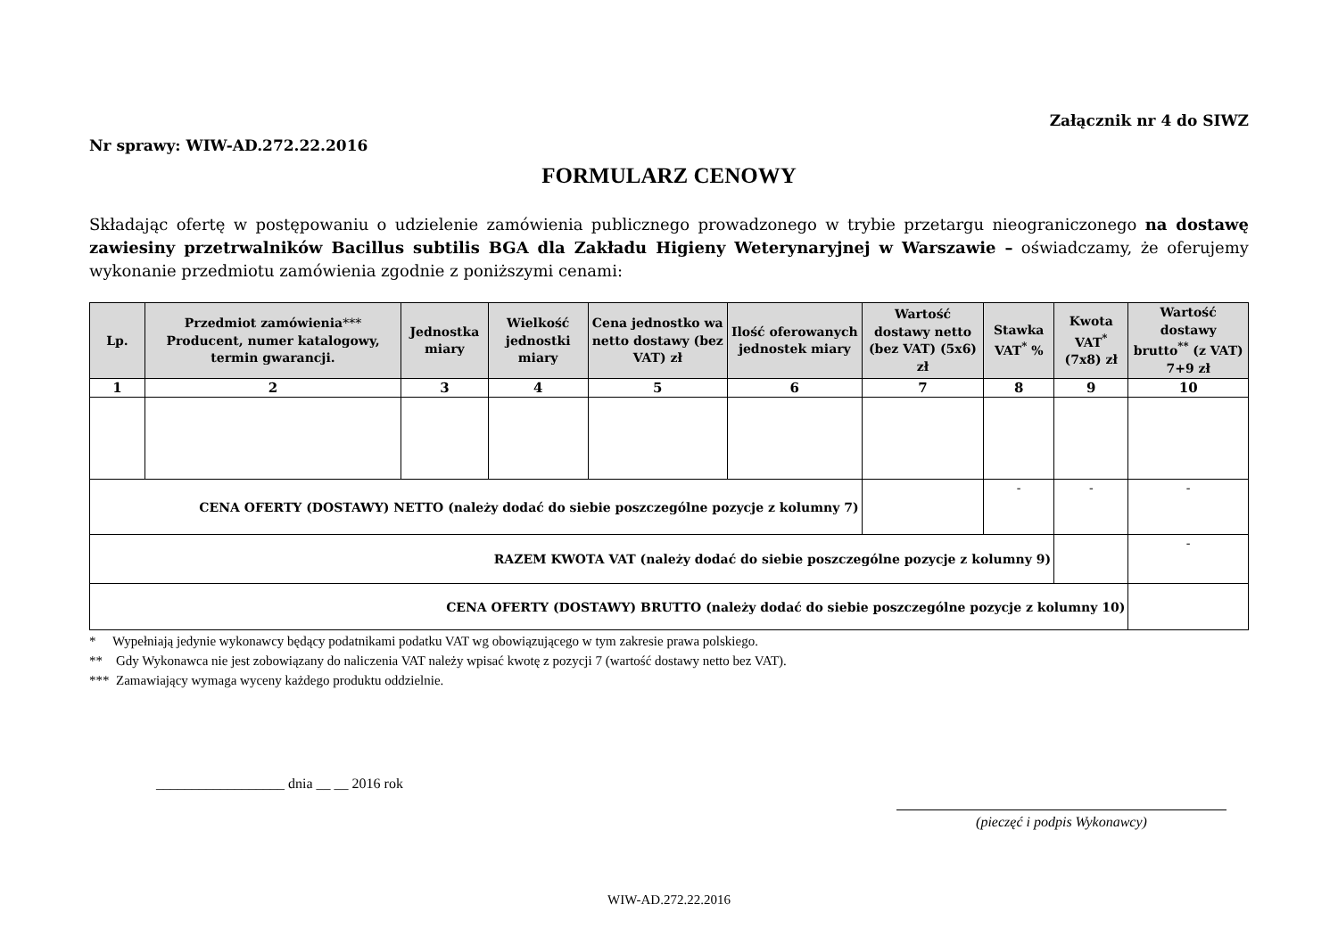Załącznik nr 4 do SIWZ
Nr sprawy: WIW-AD.272.22.2016
FORMULARZ CENOWY
Składając ofertę w postępowaniu o udzielenie zamówienia publicznego prowadzonego w trybie przetargu nieograniczonego na dostawę zawiesiny przetrwalników Bacillus subtilis BGA dla Zakładu Higieny Weterynaryjnej w Warszawie – oświadczamy, że oferujemy wykonanie przedmiotu zamówienia zgodnie z poniższymi cenami:
| Lp. | Przedmiot zamówienia *** Producent, numer katalogowy, termin gwarancji. | Jednostka miary | Wielkość jednostki miary | Cena jednostko wa netto dostawy (bez VAT) zł | Ilość oferowanych jednostek miary | Wartość dostawy netto (bez VAT) (5x6) zł | Stawka VAT<sup>*</sup> % | Kwota VAT<sup>*</sup> (7x8) zł | Wartość dostawy brutto<sup>**</sup> (z VAT) 7+9 zł |
| --- | --- | --- | --- | --- | --- | --- | --- | --- | --- |
| 1 | 2 | 3 | 4 | 5 | 6 | 7 | 8 | 9 | 10 |
| CENA OFERTY (DOSTAWY) NETTO (należy dodać do siebie poszczególne pozycje z kolumny 7) | | | | | | | - | - | - |
| RAZEM KWOTA VAT (należy dodać do siebie poszczególne pozycje z kolumny 9) | | | | | | | | | - |
| CENA OFERTY (DOSTAWY) BRUTTO (należy dodać do siebie poszczególne pozycje z kolumny 10) | | | | | | | | | |
* Wypełniają jedynie wykonawcy będący podatnikami podatku VAT wg obowiązującego w tym zakresie prawa polskiego.
** Gdy Wykonawca nie jest zobowiązany do naliczenia VAT należy wpisać kwotę z pozycji 7 (wartość dostawy netto bez VAT).
*** Zamawiający wymaga wyceny każdego produktu oddzielnie.
__________________ dnia __ __ 2016 rok
(pieczęć i podpis Wykonawcy)
WIW-AD.272.22.2016